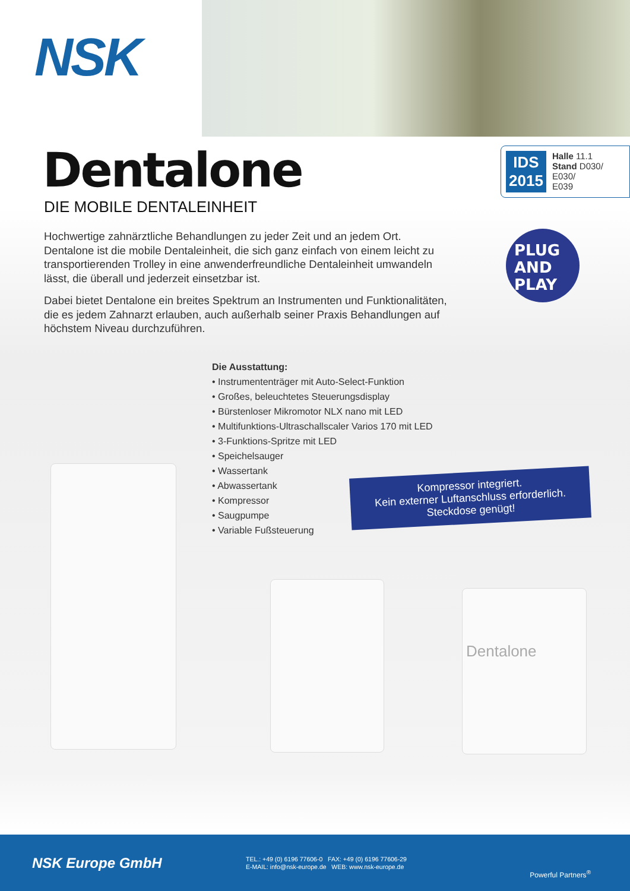NSK
IDS 2015
Halle 11.1
Stand D030/
E030/
E039
Dentalone
DIE MOBILE DENTALEINHEIT
PLUG
AND
PLAY
Hochwertige zahnärztliche Behandlungen zu jeder Zeit und an jedem Ort. Dentalone ist die mobile Dentaleinheit, die sich ganz einfach von einem leicht zu transportierenden Trolley in eine anwenderfreundliche Dentaleinheit umwandeln lässt, die überall und jederzeit einsetzbar ist.
Dabei bietet Dentalone ein breites Spektrum an Instrumenten und Funktionalitäten, die es jedem Zahnarzt erlauben, auch außerhalb seiner Praxis Behandlungen auf höchstem Niveau durchzuführen.
Die Ausstattung:
• Instrumententräger mit Auto-Select-Funktion
• Großes, beleuchtetes Steuerungsdisplay
• Bürstenloser Mikromotor NLX nano mit LED
• Multifunktions-Ultraschallscaler Varios 170 mit LED
• 3-Funktions-Spritze mit LED
• Speichelsauger
• Wassertank
• Abwassertank
• Kompressor
• Saugpumpe
• Variable Fußsteuerung
Kompressor integriert.
Kein externer Luftanschluss erforderlich.
Steckdose genügt!
Dentalone
NSK Europe GmbH
TEL.: +49 (0) 6196 77606-0 FAX: +49 (0) 6196 77606-29
E-MAIL: info@nsk-europe.de WEB: www.nsk-europe.de
Powerful Partners<sup>®</sup>